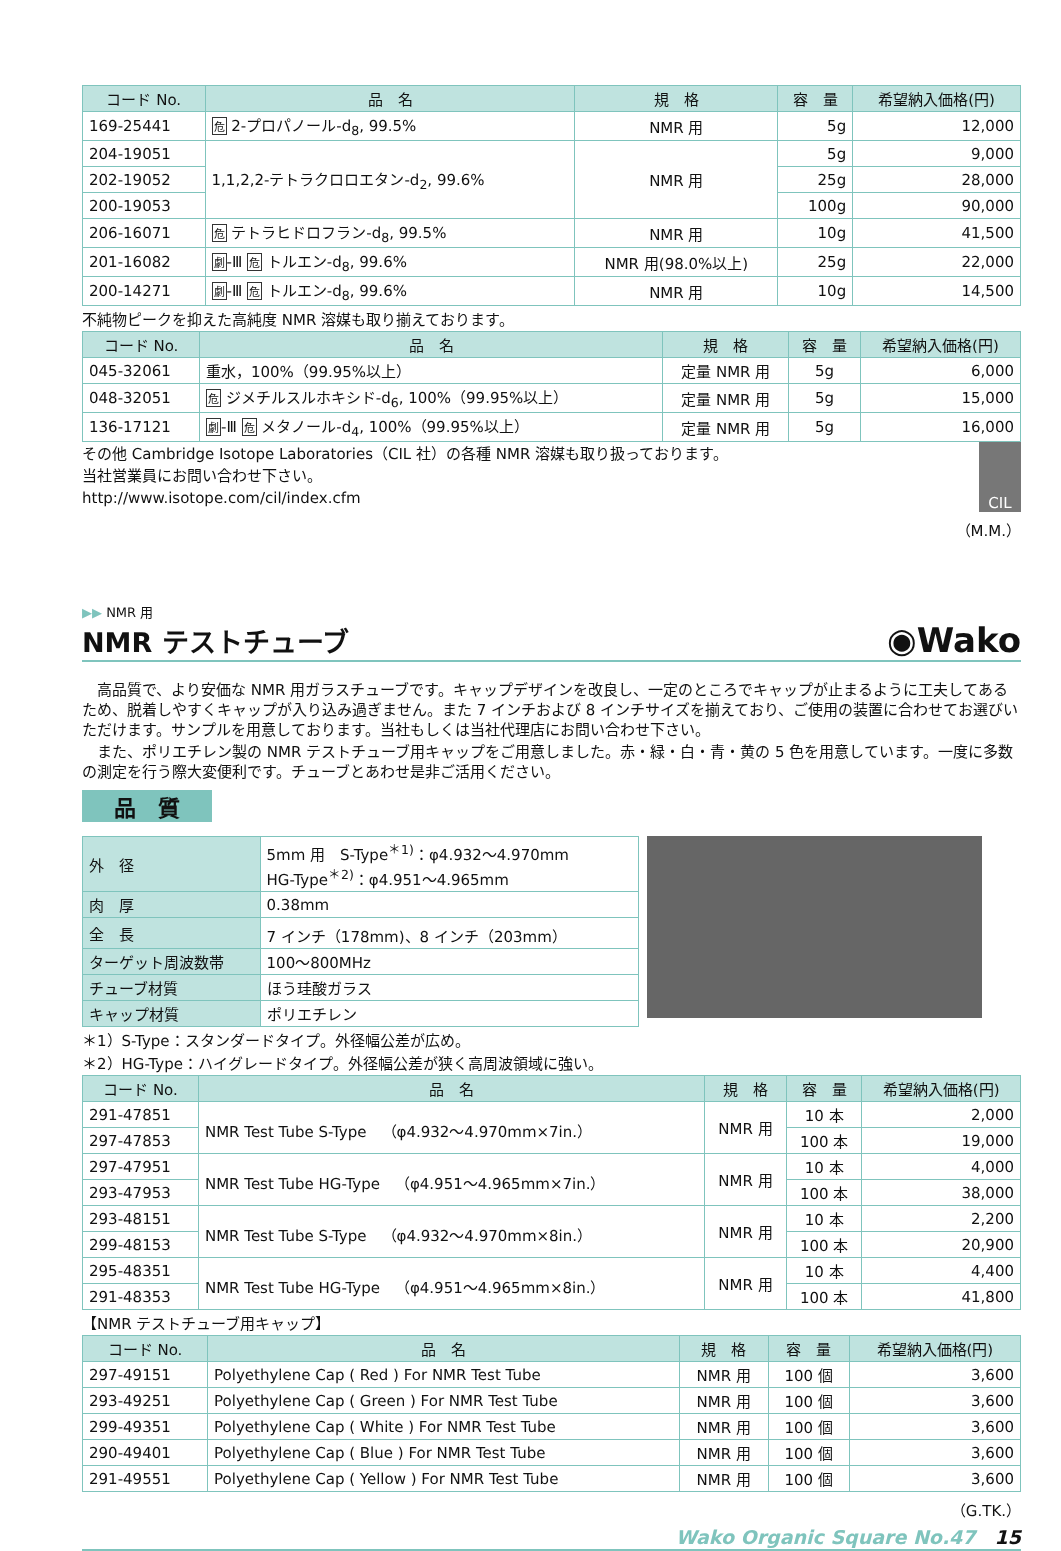| コード No. | 品 名 | 規 格 | 容 量 | 希望納入価格(円) |
| --- | --- | --- | --- | --- |
| 169-25441 | 危 2-プロパノール-d<sub>8</sub>, 99.5% | NMR 用 | 5g | 12,000 |
| 204-19051 | 1,1,2,2-テトラクロロエタン-d<sub>2</sub>, 99.6% | NMR 用 | 5g | 9,000 |
| 202-19052 | | | 25g | 28,000 |
| 200-19053 | | | 100g | 90,000 |
| 206-16071 | 危 テトラヒドロフラン-d<sub>8</sub>, 99.5% | NMR 用 | 10g | 41,500 |
| 201-16082 | 劇 -Ⅲ 危 トルエン-d<sub>8</sub>, 99.6% | NMR 用(98.0%以上) | 25g | 22,000 |
| 200-14271 | 劇 -Ⅲ 危 トルエン-d<sub>8</sub>, 99.6% | NMR 用 | 10g | 14,500 |
不純物ピークを抑えた高純度 NMR 溶媒も取り揃えております。
| コード No. | 品 名 | 規 格 | 容 量 | 希望納入価格(円) |
| --- | --- | --- | --- | --- |
| 045-32061 | 重水，100%（99.95%以上） | 定量 NMR 用 | 5g | 6,000 |
| 048-32051 | 危 ジメチルスルホキシド-d<sub>6</sub>, 100%（99.95%以上） | 定量 NMR 用 | 5g | 15,000 |
| 136-17121 | 劇 -Ⅲ 危 メタノール-d<sub>4</sub>, 100%（99.95%以上） | 定量 NMR 用 | 5g | 16,000 |
その他 Cambridge Isotope Laboratories（CIL 社）の各種 NMR 溶媒も取り扱っております。
当社営業員にお問い合わせ下さい。
http://www.isotope.com/cil/index.cfm
CIL
（M.M.）
▶▶ NMR 用
NMR テストチューブ
◉Wako
　高品質で、より安価な NMR 用ガラスチューブです。キャップデザインを改良し、一定のところでキャップが止まるように工夫してあるため、脱着しやすくキャップが入り込み過ぎません。また 7 インチおよび 8 インチサイズを揃えており、ご使用の装置に合わせてお選びいただけます。サンプルを用意しております。当社もしくは当社代理店にお問い合わせ下さい。
　また、ポリエチレン製の NMR テストチューブ用キャップをご用意しました。赤・緑・白・青・黄の 5 色を用意しています。一度に多数の測定を行う際大変便利です。チューブとあわせ是非ご活用ください。
品　質
| 外 径 | 5mm 用 S-Type<sup>＊1)</sup>：φ4.932～4.970mm HG-Type<sup>＊2)</sup>：φ4.951～4.965mm |
| 肉 厚 | 0.38mm |
| 全 長 | 7 インチ（178mm)、8 インチ（203mm） |
| ターゲット周波数帯 | 100～800MHz |
| チューブ材質 | ほう珪酸ガラス |
| キャップ材質 | ポリエチレン |
＊1）S-Type：スタンダードタイプ。外径幅公差が広め。
＊2）HG-Type：ハイグレードタイプ。外径幅公差が狭く高周波領域に強い。
| コード No. | 品 名 | 規 格 | 容 量 | 希望納入価格(円) |
| --- | --- | --- | --- | --- |
| 291-47851 | NMR Test Tube S-Type （φ4.932～4.970mm×7in.） | NMR 用 | 10 本 | 2,000 |
| 297-47853 | | | 100 本 | 19,000 |
| 297-47951 | NMR Test Tube HG-Type （φ4.951～4.965mm×7in.） | NMR 用 | 10 本 | 4,000 |
| 293-47953 | | | 100 本 | 38,000 |
| 293-48151 | NMR Test Tube S-Type （φ4.932～4.970mm×8in.） | NMR 用 | 10 本 | 2,200 |
| 299-48153 | | | 100 本 | 20,900 |
| 295-48351 | NMR Test Tube HG-Type （φ4.951～4.965mm×8in.） | NMR 用 | 10 本 | 4,400 |
| 291-48353 | | | 100 本 | 41,800 |
【NMR テストチューブ用キャップ】
| コード No. | 品 名 | 規 格 | 容 量 | 希望納入価格(円) |
| --- | --- | --- | --- | --- |
| 297-49151 | Polyethylene Cap ( Red ) For NMR Test Tube | NMR 用 | 100 個 | 3,600 |
| 293-49251 | Polyethylene Cap ( Green ) For NMR Test Tube | NMR 用 | 100 個 | 3,600 |
| 299-49351 | Polyethylene Cap ( White ) For NMR Test Tube | NMR 用 | 100 個 | 3,600 |
| 290-49401 | Polyethylene Cap ( Blue ) For NMR Test Tube | NMR 用 | 100 個 | 3,600 |
| 291-49551 | Polyethylene Cap ( Yellow ) For NMR Test Tube | NMR 用 | 100 個 | 3,600 |
（G.TK.）
Wako Organic Square No.47　15